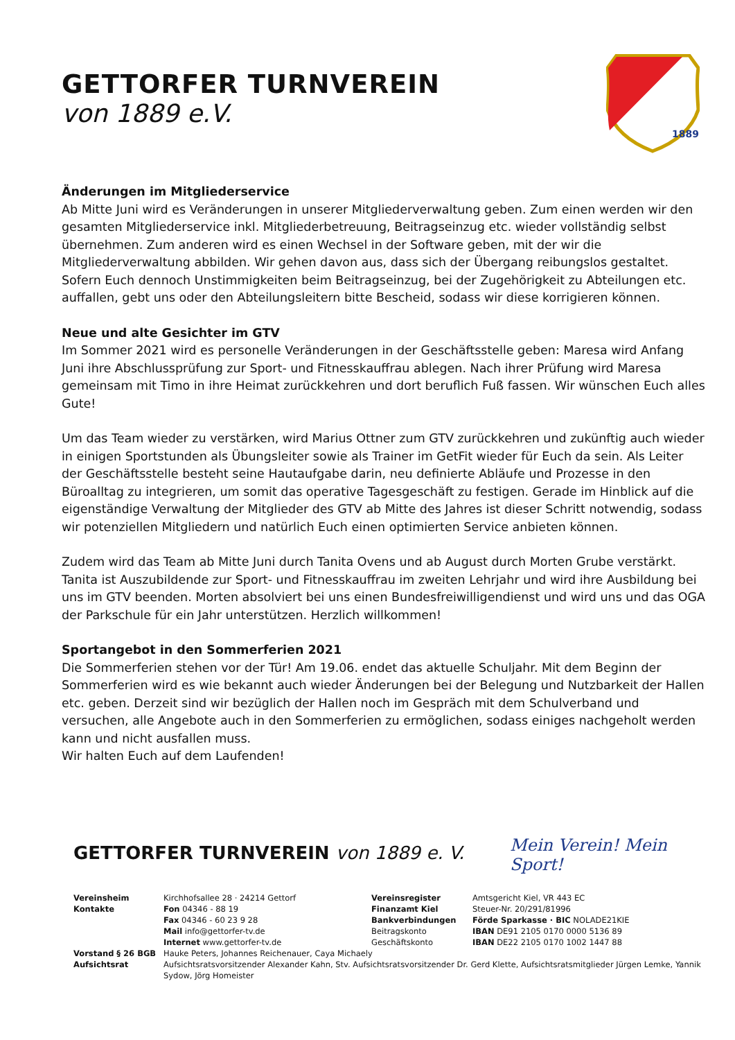GETTORFER TURNVEREIN
von 1889 e.V.
1889
Änderungen im Mitgliederservice
Ab Mitte Juni wird es Veränderungen in unserer Mitgliederverwaltung geben. Zum einen werden wir den gesamten Mitgliederservice inkl. Mitgliederbetreuung, Beitragseinzug etc. wieder vollständig selbst übernehmen. Zum anderen wird es einen Wechsel in der Software geben, mit der wir die Mitgliederverwaltung abbilden. Wir gehen davon aus, dass sich der Übergang reibungslos gestaltet. Sofern Euch dennoch Unstimmigkeiten beim Beitragseinzug, bei der Zugehörigkeit zu Abteilungen etc. auffallen, gebt uns oder den Abteilungsleitern bitte Bescheid, sodass wir diese korrigieren können.
Neue und alte Gesichter im GTV
Im Sommer 2021 wird es personelle Veränderungen in der Geschäftsstelle geben: Maresa wird Anfang Juni ihre Abschlussprüfung zur Sport- und Fitnesskauffrau ablegen. Nach ihrer Prüfung wird Maresa gemeinsam mit Timo in ihre Heimat zurückkehren und dort beruflich Fuß fassen. Wir wünschen Euch alles Gute!
Um das Team wieder zu verstärken, wird Marius Ottner zum GTV zurückkehren und zukünftig auch wieder in einigen Sportstunden als Übungsleiter sowie als Trainer im GetFit wieder für Euch da sein. Als Leiter der Geschäftsstelle besteht seine Hautaufgabe darin, neu definierte Abläufe und Prozesse in den Büroalltag zu integrieren, um somit das operative Tagesgeschäft zu festigen. Gerade im Hinblick auf die eigenständige Verwaltung der Mitglieder des GTV ab Mitte des Jahres ist dieser Schritt notwendig, sodass wir potenziellen Mitgliedern und natürlich Euch einen optimierten Service anbieten können.
Zudem wird das Team ab Mitte Juni durch Tanita Ovens und ab August durch Morten Grube verstärkt. Tanita ist Auszubildende zur Sport- und Fitnesskauffrau im zweiten Lehrjahr und wird ihre Ausbildung bei uns im GTV beenden. Morten absolviert bei uns einen Bundesfreiwilligendienst und wird uns und das OGA der Parkschule für ein Jahr unterstützen. Herzlich willkommen!
Sportangebot in den Sommerferien 2021
Die Sommerferien stehen vor der Tür! Am 19.06. endet das aktuelle Schuljahr. Mit dem Beginn der Sommerferien wird es wie bekannt auch wieder Änderungen bei der Belegung und Nutzbarkeit der Hallen etc. geben. Derzeit sind wir bezüglich der Hallen noch im Gespräch mit dem Schulverband und versuchen, alle Angebote auch in den Sommerferien zu ermöglichen, sodass einiges nachgeholt werden kann und nicht ausfallen muss.
Wir halten Euch auf dem Laufenden!
GETTORFER TURNVEREIN von 1889 e. V.
Mein Verein! Mein Sport!
| Vereinsheim | Kirchhofsallee 28 · 24214 Gettorf | Vereinsregister | Amtsgericht Kiel, VR 443 EC |
| Kontakte | Fon 04346 - 88 19 | Finanzamt Kiel | Steuer-Nr. 20/291/81996 |
| | Fax 04346 - 60 23 9 28 | Bankverbindungen | Förde Sparkasse · BIC NOLADE21KIE |
| | Mail info@gettorfer-tv.de | Beitragskonto | IBAN DE91 2105 0170 0000 5136 89 |
| | Internet www.gettorfer-tv.de | Geschäftskonto | IBAN DE22 2105 0170 1002 1447 88 |
| Vorstand § 26 BGB | Hauke Peters, Johannes Reichenauer, Caya Michaely | | |
| Aufsichtsrat | Aufsichtsratsvorsitzender Alexander Kahn, Stv. Aufsichtsratsvorsitzender Dr. Gerd Klette, Aufsichtsratsmitglieder Jürgen Lemke, Yannik Sydow, Jörg Homeister | | |